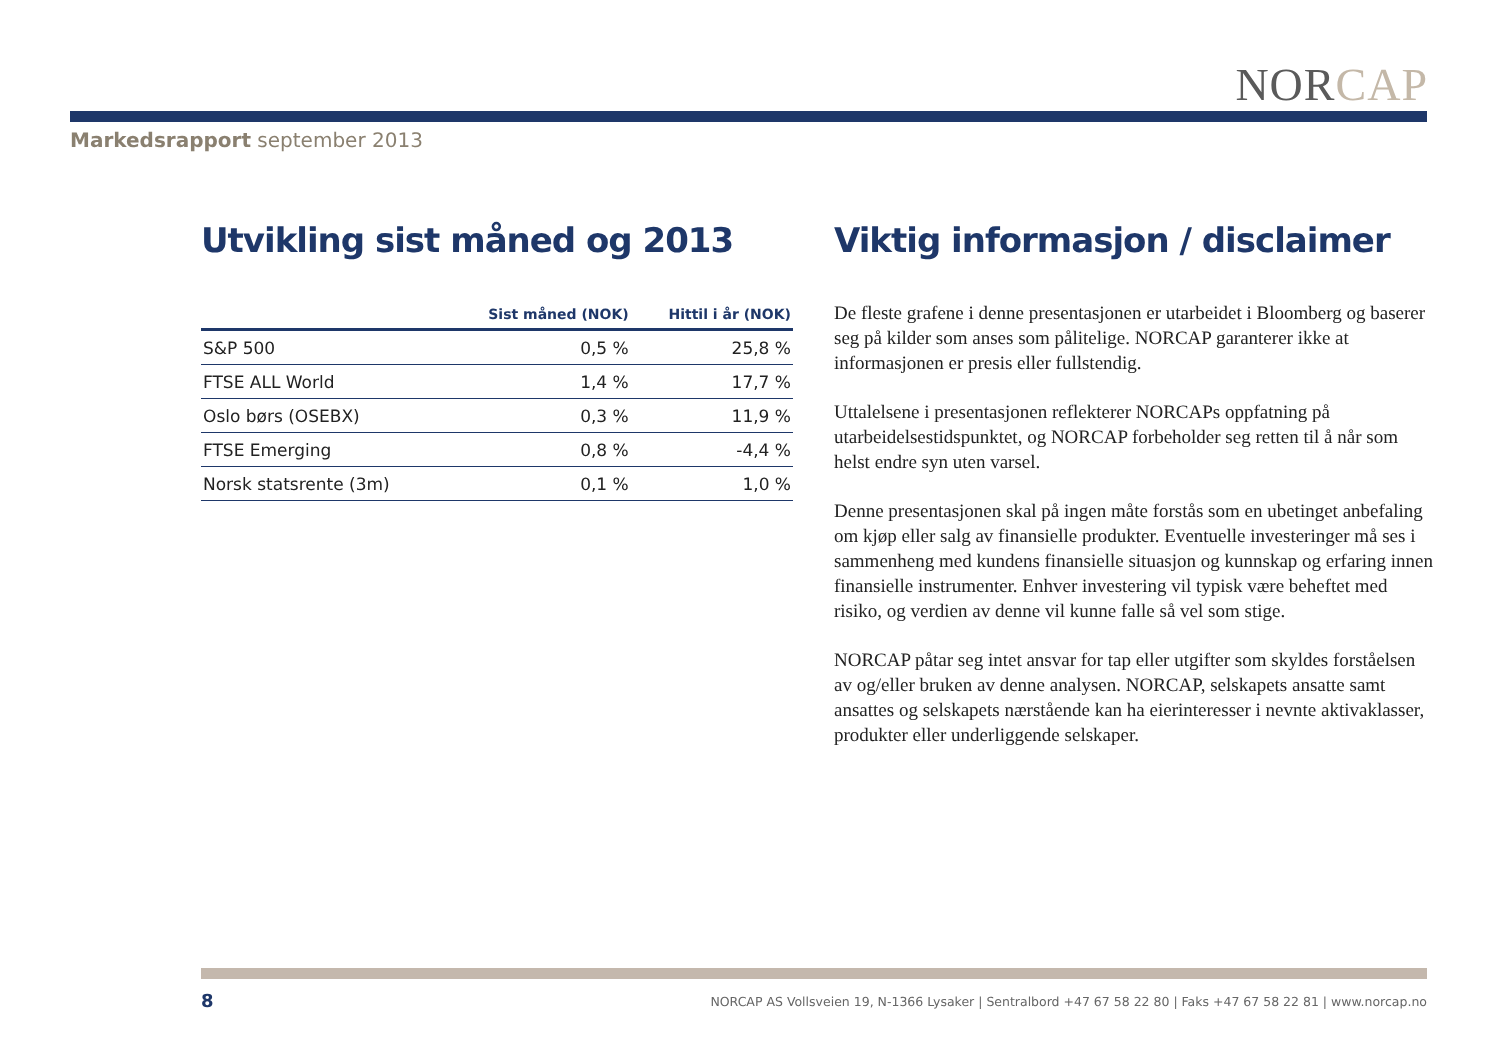NORCAP
Markedsrapport september 2013
Utvikling sist måned og 2013
| | Sist måned (NOK) | Hittil i år (NOK) |
| --- | --- | --- |
| S&P 500 | 0,5 % | 25,8 % |
| FTSE ALL World | 1,4 % | 17,7 % |
| Oslo børs (OSEBX) | 0,3 % | 11,9 % |
| FTSE Emerging | 0,8 % | -4,4 % |
| Norsk statsrente (3m) | 0,1 % | 1,0 % |
Viktig informasjon / disclaimer
De fleste grafene i denne presentasjonen er utarbeidet i Bloomberg og baserer seg på kilder som anses som pålitelige. NORCAP garanterer ikke at informasjonen er presis eller fullstendig.
Uttalelsene i presentasjonen reflekterer NORCAPs oppfatning på utarbeidelsestidspunktet, og NORCAP forbeholder seg retten til å når som helst endre syn uten varsel.
Denne presentasjonen skal på ingen måte forstås som en ubetinget anbefaling om kjøp eller salg av finansielle produkter. Eventuelle investeringer må ses i sammenheng med kundens finansielle situasjon og kunnskap og erfaring innen finansielle instrumenter. Enhver investering vil typisk være beheftet med risiko, og verdien av denne vil kunne falle så vel som stige.
NORCAP påtar seg intet ansvar for tap eller utgifter som skyldes forståelsen av og/eller bruken av denne analysen. NORCAP, selskapets ansatte samt ansattes og selskapets nærstående kan ha eierinteresser i nevnte aktivaklasser, produkter eller underliggende selskaper.
8
NORCAP AS Vollsveien 19, N-1366 Lysaker | Sentralbord +47 67 58 22 80 | Faks +47 67 58 22 81 | www.norcap.no